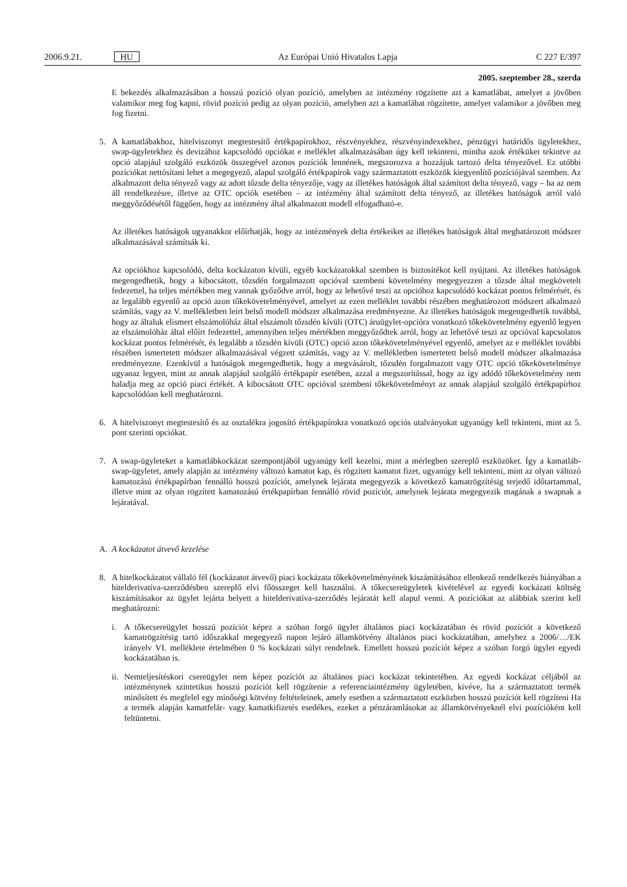2006.9.21. HU Az Európai Unió Hivatalos Lapja C 227 E/397
2005. szeptember 28., szerda
E bekezdés alkalmazásában a hosszú pozíció olyan pozíció, amelyben az intézmény rögzítette azt a kamatlábat, amelyet a jövőben valamikor meg fog kapni, rövid pozíció pedig az olyan pozíció, amelyben azt a kamatlábat rögzítette, amelyet valamikor a jövőben meg fog fizetni.
5. A kamatlábakhoz, hitelviszonyt megtestesítő értékpapírokhoz, részvényekhez, részvényindexekhez, pénzügyi határidős ügyletekhez, swap-ügyletekhez és devizához kapcsolódó opciókat e melléklet alkalmazásában úgy kell tekinteni, mintha azok értéküket tekintve az opció alapjául szolgáló eszközök összegével azonos pozíciók lennének, megszorozva a hozzájuk tartozó delta tényezővel. Ez utóbbi pozíciókat nettósítani lehet a megegyező, alapul szolgáló értékpapírok vagy származtatott eszközök kiegyenlítő pozíciójával szemben. Az alkalmazott delta tényező vagy az adott tőzsde delta tényezője, vagy az illetékes hatóságok által számított delta tényező, vagy – ha az nem áll rendelkezésre, illetve az OTC opciók esetében – az intézmény által számított delta tényező, az illetékes hatóságok arról való meggyőződésétől függően, hogy az intézmény által alkalmazott modell elfogadható-e.
Az illetékes hatóságok ugyanakkor előírhatják, hogy az intézmények delta értékeiket az illetékes hatóságok által meghatározott módszer alkalmazásával számítsák ki.
Az opciókhoz kapcsolódó, delta kockázaton kívüli, egyéb kockázatokkal szemben is biztosítékot kell nyújtani. Az illetékes hatóságok megengedhetik, hogy a kibocsátott, tőzsdén forgalmazott opcióval szembeni követelmény megegyezzen a tőzsde által megkövetelt fedezettel, ha teljes mértékben meg vannak győződve arról, hogy az lehetővé teszi az opcióhoz kapcsolódó kockázat pontos felmérését, és az legalább egyenlő az opció azon tőkekövetelményével, amelyet az ezen melléklet további részében meghatározott módszert alkalmazó számítás, vagy az V. mellékletben leírt belső modell módszer alkalmazása eredményezne. Az illetékes hatóságok megengedhetik továbbá, hogy az általuk elismert elszámolóház által elszámolt tőzsdén kívüli (OTC) áruügylet-opcióra vonatkozó tőkekövetelmény egyenlő legyen az elszámolóház által előírt fedezettel, amennyiben teljes mértékben meggyőződtek arról, hogy az lehetővé teszi az opcióval kapcsolatos kockázat pontos felmérését, és legalább a tőzsdén kívüli (OTC) opció azon tőkekövetelményével egyenlő, amelyet az e melléklet további részében ismertetett módszer alkalmazásával végzett számítás, vagy az V. mellékletben ismertetett belső modell módszer alkalmazása eredményezne. Ezenkívül a hatóságok megengedhetik, hogy a megvásárolt, tőzsdén forgalmazott vagy OTC opció tőkekövetelménye ugyanaz legyen, mint az annak alapjául szolgáló értékpapír esetében, azzal a megszorítással, hogy az így adódó tőkekövetelmény nem haladja meg az opció piaci értékét. A kibocsátott OTC opcióval szembeni tőkekövetelményt az annak alapjául szolgáló értékpapírhoz kapcsolódóan kell meghatározni.
6. A hitelviszonyt megtestesítő és az osztalékra jogosító értékpapírokra vonatkozó opciós utalványokat ugyanúgy kell tekinteni, mint az 5. pont szerinti opciókat.
7. A swap-ügyleteket a kamatlábkockázat szempontjából ugyanúgy kell kezelni, mint a mérlegben szereplő eszközöket. Így a kamatláb-swap-ügyletet, amely alapján az intézmény változó kamatot kap, és rögzített kamatot fizet, ugyanúgy kell tekinteni, mint az olyan változó kamatozású értékpapírban fennálló hosszú pozíciót, amelynek lejárata megegyezik a következő kamatrögzítésig terjedő időtartammal, illetve mint az olyan rögzített kamatozású értékpapírban fennálló rövid pozíciót, amelynek lejárata megegyezik magának a swapnak a lejáratával.
A. A kockázatot átvevő kezelése
8. A hitelkockázatot vállaló fél (kockázatot átvevő) piaci kockázata tőkekövetelményének kiszámításához ellenkező rendelkezés hiányában a hitelderivatíva-szerződésben szereplő elvi főösszeget kell használni. A tőkecsereügyletek kivételével az egyedi kockázati költség kiszámításakor az ügylet lejárta helyett a hitelderivatíva-szerződés lejáratát kell alapul venni. A pozíciókat az alábbiak szerint kell meghatározni:
i. A tőkecsereügylet hosszú pozíciót képez a szóban forgó ügylet általános piaci kockázatában és rövid pozíciót a következő kamatrögzítésig tartó időszakkal megegyező napon lejáró államkötvény általános piaci kockázatában, amelyhez a 2006/…/EK irányelv VI. melléklete értelmében 0 % kockázati súlyt rendelnek. Emellett hosszú pozíciót képez a szóban forgó ügylet egyedi kockázatában is.
ii.
Nemteljesítéskori csereügylet nem képez pozíciót az általános piaci kockázat tekintetében. Az egyedi kockázat céljából az intézménynek szintetikus hosszú pozíciót kell rögzítenie a referenciaintézmény ügyletében, kivéve, ha a származtatott termék minősített és megfelel egy minőségi kötvény feltételeinek, amely esetben a származtatott eszközben hosszú pozíciót kell rögzíteni Ha a termék alapján kamatfelár- vagy kamatkifizetés esedékes, ezeket a pénzáramlásokat az államkötvényeknél elvi pozícióként kell feltüntetni.